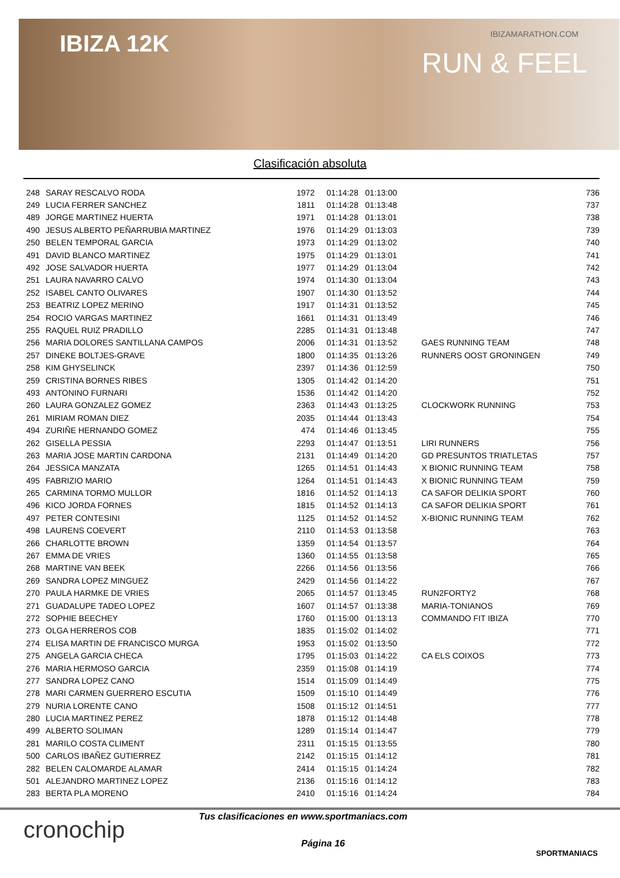IBIZA 12K IBIZAMARATHON.COM
RUN & FEEL
Clasificación absoluta
| 248 | SARAY RESCALVO RODA | 1972 | 01:14:28 01:13:00 | | 736 |
| 249 | LUCIA FERRER SANCHEZ | 1811 | 01:14:28 01:13:48 | | 737 |
| 489 | JORGE MARTINEZ HUERTA | 1971 | 01:14:28 01:13:01 | | 738 |
| 490 | JESUS ALBERTO PEÑARRUBIA MARTINEZ | 1976 | 01:14:29 01:13:03 | | 739 |
| 250 | BELEN TEMPORAL GARCIA | 1973 | 01:14:29 01:13:02 | | 740 |
| 491 | DAVID BLANCO MARTINEZ | 1975 | 01:14:29 01:13:01 | | 741 |
| 492 | JOSE SALVADOR HUERTA | 1977 | 01:14:29 01:13:04 | | 742 |
| 251 | LAURA NAVARRO CALVO | 1974 | 01:14:30 01:13:04 | | 743 |
| 252 | ISABEL CANTO OLIVARES | 1907 | 01:14:30 01:13:52 | | 744 |
| 253 | BEATRIZ LOPEZ MERINO | 1917 | 01:14:31 01:13:52 | | 745 |
| 254 | ROCIO VARGAS MARTINEZ | 1661 | 01:14:31 01:13:49 | | 746 |
| 255 | RAQUEL RUIZ PRADILLO | 2285 | 01:14:31 01:13:48 | | 747 |
| 256 | MARIA DOLORES SANTILLANA CAMPOS | 2006 | 01:14:31 01:13:52 | GAES RUNNING TEAM | 748 |
| 257 | DINEKE BOLTJES-GRAVE | 1800 | 01:14:35 01:13:26 | RUNNERS OOST GRONINGEN | 749 |
| 258 | KIM GHYSELINCK | 2397 | 01:14:36 01:12:59 | | 750 |
| 259 | CRISTINA BORNES RIBES | 1305 | 01:14:42 01:14:20 | | 751 |
| 493 | ANTONINO FURNARI | 1536 | 01:14:42 01:14:20 | | 752 |
| 260 | LAURA GONZALEZ GOMEZ | 2363 | 01:14:43 01:13:25 | CLOCKWORK RUNNING | 753 |
| 261 | MIRIAM ROMAN DIEZ | 2035 | 01:14:44 01:13:43 | | 754 |
| 494 | ZURIÑE HERNANDO GOMEZ | 474 | 01:14:46 01:13:45 | | 755 |
| 262 | GISELLA PESSIA | 2293 | 01:14:47 01:13:51 | LIRI RUNNERS | 756 |
| 263 | MARIA JOSE MARTIN CARDONA | 2131 | 01:14:49 01:14:20 | GD PRESUNTOS TRIATLETAS | 757 |
| 264 | JESSICA MANZATA | 1265 | 01:14:51 01:14:43 | X BIONIC RUNNING TEAM | 758 |
| 495 | FABRIZIO MARIO | 1264 | 01:14:51 01:14:43 | X BIONIC RUNNING TEAM | 759 |
| 265 | CARMINA TORMO MULLOR | 1816 | 01:14:52 01:14:13 | CA SAFOR DELIKIA SPORT | 760 |
| 496 | KICO JORDA FORNES | 1815 | 01:14:52 01:14:13 | CA SAFOR DELIKIA SPORT | 761 |
| 497 | PETER CONTESINI | 1125 | 01:14:52 01:14:52 | X-BIONIC RUNNING TEAM | 762 |
| 498 | LAURENS COEVERT | 2110 | 01:14:53 01:13:58 | | 763 |
| 266 | CHARLOTTE BROWN | 1359 | 01:14:54 01:13:57 | | 764 |
| 267 | EMMA DE VRIES | 1360 | 01:14:55 01:13:58 | | 765 |
| 268 | MARTINE VAN BEEK | 2266 | 01:14:56 01:13:56 | | 766 |
| 269 | SANDRA LOPEZ MINGUEZ | 2429 | 01:14:56 01:14:22 | | 767 |
| 270 | PAULA HARMKE DE VRIES | 2065 | 01:14:57 01:13:45 | RUN2FORTY2 | 768 |
| 271 | GUADALUPE TADEO LOPEZ | 1607 | 01:14:57 01:13:38 | MARIA-TONIANOS | 769 |
| 272 | SOPHIE BEECHEY | 1760 | 01:15:00 01:13:13 | COMMANDO FIT IBIZA | 770 |
| 273 | OLGA HERREROS COB | 1835 | 01:15:02 01:14:02 | | 771 |
| 274 | ELISA MARTIN DE FRANCISCO MURGA | 1953 | 01:15:02 01:13:50 | | 772 |
| 275 | ANGELA GARCIA CHECA | 1795 | 01:15:03 01:14:22 | CA ELS COIXOS | 773 |
| 276 | MARIA HERMOSO GARCIA | 2359 | 01:15:08 01:14:19 | | 774 |
| 277 | SANDRA LOPEZ CANO | 1514 | 01:15:09 01:14:49 | | 775 |
| 278 | MARI CARMEN GUERRERO ESCUTIA | 1509 | 01:15:10 01:14:49 | | 776 |
| 279 | NURIA LORENTE CANO | 1508 | 01:15:12 01:14:51 | | 777 |
| 280 | LUCIA MARTINEZ PEREZ | 1878 | 01:15:12 01:14:48 | | 778 |
| 499 | ALBERTO SOLIMAN | 1289 | 01:15:14 01:14:47 | | 779 |
| 281 | MARILO COSTA CLIMENT | 2311 | 01:15:15 01:13:55 | | 780 |
| 500 | CARLOS IBAÑEZ GUTIERREZ | 2142 | 01:15:15 01:14:12 | | 781 |
| 282 | BELEN CALOMARDE ALAMAR | 2414 | 01:15:15 01:14:24 | | 782 |
| 501 | ALEJANDRO MARTINEZ LOPEZ | 2136 | 01:15:16 01:14:12 | | 783 |
| 283 | BERTA PLA MORENO | 2410 | 01:15:16 01:14:24 | | 784 |
cronochip
Tus clasificaciones en www.sportmaniacs.com
Página 16
SPORTMANIACS